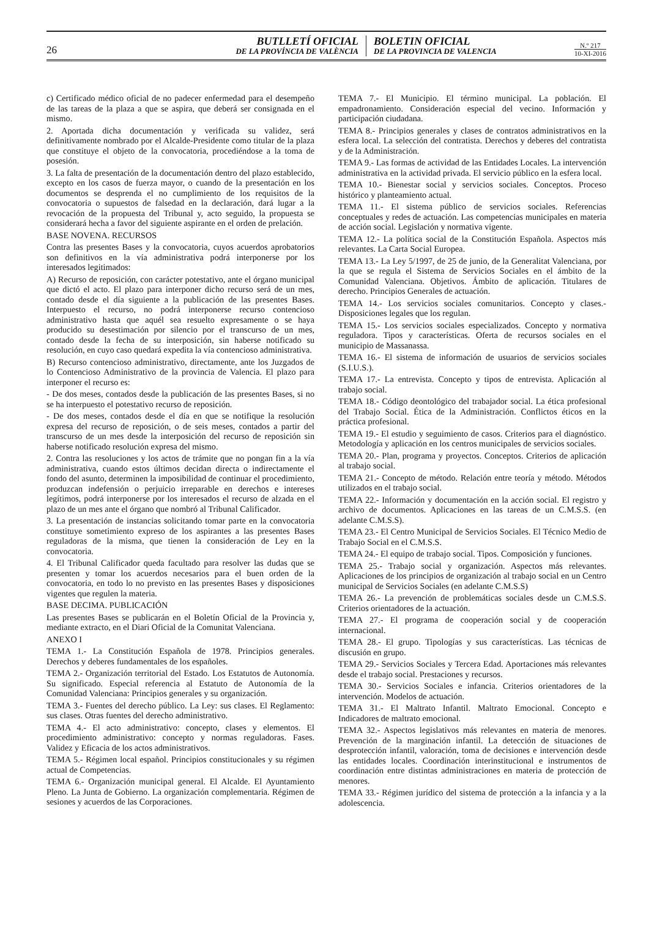26
BUTLLETÍ OFICIAL
DE LA PROVÍNCIA DE VALÈNCIA
BOLETIN OFICIAL
DE LA PROVINCIA DE VALENCIA
N.º 217
10-XI-2016
c) Certificado médico oficial de no padecer enfermedad para el desempeño de las tareas de la plaza a que se aspira, que deberá ser consignada en el mismo.
2. Aportada dicha documentación y verificada su validez, será definitivamente nombrado por el Alcalde-Presidente como titular de la plaza que constituye el objeto de la convocatoria, procediéndose a la toma de posesión.
3. La falta de presentación de la documentación dentro del plazo establecido, excepto en los casos de fuerza mayor, o cuando de la presentación en los documentos se desprenda el no cumplimiento de los requisitos de la convocatoria o supuestos de falsedad en la declaración, dará lugar a la revocación de la propuesta del Tribunal y, acto seguido, la propuesta se considerará hecha a favor del siguiente aspirante en el orden de prelación.
BASE NOVENA. RECURSOS
Contra las presentes Bases y la convocatoria, cuyos acuerdos aprobatorios son definitivos en la vía administrativa podrá interponerse por los interesados legitimados:
A) Recurso de reposición, con carácter potestativo, ante el órgano municipal que dictó el acto. El plazo para interponer dicho recurso será de un mes, contado desde el día siguiente a la publicación de las presentes Bases. Interpuesto el recurso, no podrá interponerse recurso contencioso administrativo hasta que aquél sea resuelto expresamente o se haya producido su desestimación por silencio por el transcurso de un mes, contado desde la fecha de su interposición, sin haberse notificado su resolución, en cuyo caso quedará expedita la vía contencioso administrativa.
B) Recurso contencioso administrativo, directamente, ante los Juzgados de lo Contencioso Administrativo de la provincia de Valencia. El plazo para interponer el recurso es:
- De dos meses, contados desde la publicación de las presentes Bases, si no se ha interpuesto el potestativo recurso de reposición.
- De dos meses, contados desde el día en que se notifique la resolución expresa del recurso de reposición, o de seis meses, contados a partir del transcurso de un mes desde la interposición del recurso de reposición sin haberse notificado resolución expresa del mismo.
2. Contra las resoluciones y los actos de trámite que no pongan fin a la vía administrativa, cuando estos últimos decidan directa o indirectamente el fondo del asunto, determinen la imposibilidad de continuar el procedimiento, produzcan indefensión o perjuicio irreparable en derechos e intereses legítimos, podrá interponerse por los interesados el recurso de alzada en el plazo de un mes ante el órgano que nombró al Tribunal Calificador.
3. La presentación de instancias solicitando tomar parte en la convocatoria constituye sometimiento expreso de los aspirantes a las presentes Bases reguladoras de la misma, que tienen la consideración de Ley en la convocatoria.
4. El Tribunal Calificador queda facultado para resolver las dudas que se presenten y tomar los acuerdos necesarios para el buen orden de la convocatoria, en todo lo no previsto en las presentes Bases y disposiciones vigentes que regulen la materia.
BASE DECIMA. PUBLICACIÓN
Las presentes Bases se publicarán en el Boletín Oficial de la Provincia y, mediante extracto, en el Diari Oficial de la Comunitat Valenciana.
ANEXO I
TEMA 1.- La Constitución Española de 1978. Principios generales. Derechos y deberes fundamentales de los españoles.
TEMA 2.- Organización territorial del Estado. Los Estatutos de Autonomía. Su significado. Especial referencia al Estatuto de Autonomía de la Comunidad Valenciana: Principios generales y su organización.
TEMA 3.- Fuentes del derecho público. La Ley: sus clases. El Reglamento: sus clases. Otras fuentes del derecho administrativo.
TEMA 4.- El acto administrativo: concepto, clases y elementos. El procedimiento administrativo: concepto y normas reguladoras. Fases. Validez y Eficacia de los actos administrativos.
TEMA 5.- Régimen local español. Principios constitucionales y su régimen actual de Competencias.
TEMA 6.- Organización municipal general. El Alcalde. El Ayuntamiento Pleno. La Junta de Gobierno. La organización complementaria. Régimen de sesiones y acuerdos de las Corporaciones.
TEMA 7.- El Municipio. El término municipal. La población. El empadronamiento. Consideración especial del vecino. Información y participación ciudadana.
TEMA 8.- Principios generales y clases de contratos administrativos en la esfera local. La selección del contratista. Derechos y deberes del contratista y de la Administración.
TEMA 9.- Las formas de actividad de las Entidades Locales. La intervención administrativa en la actividad privada. El servicio público en la esfera local.
TEMA 10.- Bienestar social y servicios sociales. Conceptos. Proceso histórico y planteamiento actual.
TEMA 11.- El sistema público de servicios sociales. Referencias conceptuales y redes de actuación. Las competencias municipales en materia de acción social. Legislación y normativa vigente.
TEMA 12.- La política social de la Constitución Española. Aspectos más relevantes. La Carta Social Europea.
TEMA 13.- La Ley 5/1997, de 25 de junio, de la Generalitat Valenciana, por la que se regula el Sistema de Servicios Sociales en el ámbito de la Comunidad Valenciana. Objetivos. Ámbito de aplicación. Titulares de derecho. Principios Generales de actuación.
TEMA 14.- Los servicios sociales comunitarios. Concepto y clases.- Disposiciones legales que los regulan.
TEMA 15.- Los servicios sociales especializados. Concepto y normativa reguladora. Tipos y características. Oferta de recursos sociales en el municipio de Massanassa.
TEMA 16.- El sistema de información de usuarios de servicios sociales (S.I.U.S.).
TEMA 17.- La entrevista. Concepto y tipos de entrevista. Aplicación al trabajo social.
TEMA 18.- Código deontológico del trabajador social. La ética profesional del Trabajo Social. Ética de la Administración. Conflictos éticos en la práctica profesional.
TEMA 19.- El estudio y seguimiento de casos. Criterios para el diagnóstico. Metodología y aplicación en los centros municipales de servicios sociales.
TEMA 20.- Plan, programa y proyectos. Conceptos. Criterios de aplicación al trabajo social.
TEMA 21.- Concepto de método. Relación entre teoría y método. Métodos utilizados en el trabajo social.
TEMA 22.- Información y documentación en la acción social. El registro y archivo de documentos. Aplicaciones en las tareas de un C.M.S.S. (en adelante C.M.S.S).
TEMA 23.- El Centro Municipal de Servicios Sociales. El Técnico Medio de Trabajo Social en el C.M.S.S.
TEMA 24.- El equipo de trabajo social. Tipos. Composición y funciones.
TEMA 25.- Trabajo social y organización. Aspectos más relevantes. Aplicaciones de los principios de organización al trabajo social en un Centro municipal de Servicios Sociales (en adelante C.M.S.S)
TEMA 26.- La prevención de problemáticas sociales desde un C.M.S.S. Criterios orientadores de la actuación.
TEMA 27.- El programa de cooperación social y de cooperación internacional.
TEMA 28.- El grupo. Tipologías y sus características. Las técnicas de discusión en grupo.
TEMA 29.- Servicios Sociales y Tercera Edad. Aportaciones más relevantes desde el trabajo social. Prestaciones y recursos.
TEMA 30.- Servicios Sociales e infancia. Criterios orientadores de la intervención. Modelos de actuación.
TEMA 31.- El Maltrato Infantil. Maltrato Emocional. Concepto e Indicadores de maltrato emocional.
TEMA 32.- Aspectos legislativos más relevantes en materia de menores. Prevención de la marginación infantil. La detección de situaciones de desprotección infantil, valoración, toma de decisiones e intervención desde las entidades locales. Coordinación interinstitucional e instrumentos de coordinación entre distintas administraciones en materia de protección de menores.
TEMA 33.- Régimen jurídico del sistema de protección a la infancia y a la adolescencia.